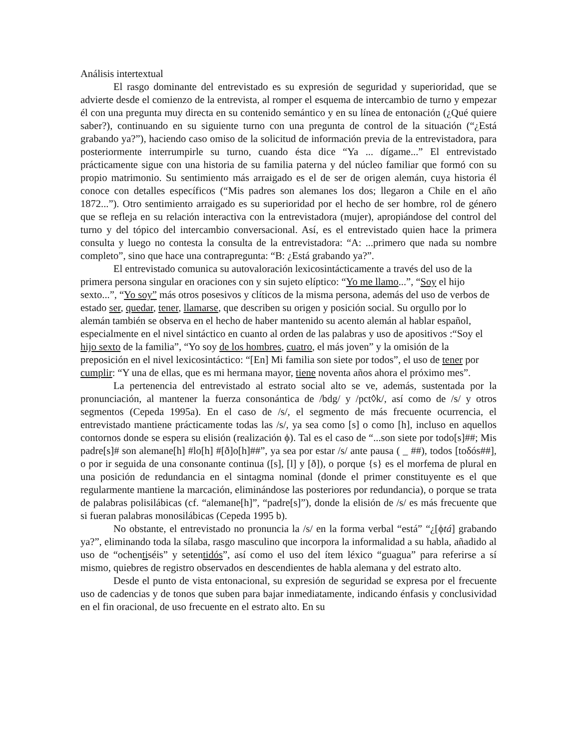Análisis intertextual
El rasgo dominante del entrevistado es su expresión de seguridad y superioridad, que se advierte desde el comienzo de la entrevista, al romper el esquema de intercambio de turno y empezar él con una pregunta muy directa en su contenido semántico y en su línea de entonación (¿Qué quiere saber?), continuando en su siguiente turno con una pregunta de control de la situación (“¿Está grabando ya?”), haciendo caso omiso de la solicitud de información previa de la entrevistadora, para posteriormente interrumpirle su turno, cuando ésta dice “Ya ... dígame...” El entrevistado prácticamente sigue con una historia de su familia paterna y del núcleo familiar que formó con su propio matrimonio. Su sentimiento más arraigado es el de ser de origen alemán, cuya historia él conoce con detalles específicos (“Mis padres son alemanes los dos; llegaron a Chile en el año 1872...”). Otro sentimiento arraigado es su superioridad por el hecho de ser hombre, rol de género que se refleja en su relación interactiva con la entrevistadora (mujer), apropiándose del control del turno y del tópico del intercambio conversacional. Así, es el entrevistado quien hace la primera consulta y luego no contesta la consulta de la entrevistadora: “A: ...primero que nada su nombre completo”, sino que hace una contrapregunta: “B: ¿Está grabando ya?”.
El entrevistado comunica su autovaloración lexicosintácticamente a través del uso de la primera persona singular en oraciones con y sin sujeto elíptico: “Yo me llamo...”, “Soy el hijo sexto...”, “Yo soy” más otros posesivos y clíticos de la misma persona, además del uso de verbos de estado ser, quedar, tener, llamarse, que describen su origen y posición social. Su orgullo por lo alemán también se observa en el hecho de haber mantenido su acento alemán al hablar español, especialmente en el nivel sintáctico en cuanto al orden de las palabras y uso de apositivos :“Soy el hijo sexto de la familia”, “Yo soy de los hombres, cuatro, el más joven” y la omisión de la preposición en el nivel lexicosintáctico: “[En] Mi familia son siete por todos”, el uso de tener por cumplir: “Y una de ellas, que es mi hermana mayor, tiene noventa años ahora el próximo mes”.
La pertenencia del entrevistado al estrato social alto se ve, además, sustentada por la pronunciación, al mantener la fuerza consonántica de /bdg/ y /pct◊k/, así como de /s/ y otros segmentos (Cepeda 1995a). En el caso de /s/, el segmento de más frecuente ocurrencia, el entrevistado mantiene prácticamente todas las /s/, ya sea como [s] o como [h], incluso en aquellos contornos donde se espera su elisión (realización ϕ). Tal es el caso de “...son siete por todo[s]##; Mis padre[s]# son alemane[h] #lo[h] #[ð]o[h]##”, ya sea por estar /s/ ante pausa ( _ ##), todos [toδós##], o por ir seguida de una consonante continua ([s], [l] y [ð]), o porque {s} es el morfema de plural en una posición de redundancia en el sintagma nominal (donde el primer constituyente es el que regularmente mantiene la marcación, eliminándose las posteriores por redundancia), o porque se trata de palabras polisilábicas (cf. “alemane[h]”, “padre[s]”), donde la elisión de /s/ es más frecuente que si fueran palabras monosilábicas (Cepeda 1995 b).
No obstante, el entrevistado no pronuncia la /s/ en la forma verbal “está” “¿[ϕtá] grabando ya?”, eliminando toda la sílaba, rasgo masculino que incorpora la informalidad a su habla, añadido al uso de “ochentiséis” y setentidós”, así como el uso del ítem léxico “guagua” para referirse a sí mismo, quiebres de registro observados en descendientes de habla alemana y del estrato alto.
Desde el punto de vista entonacional, su expresión de seguridad se expresa por el frecuente uso de cadencias y de tonos que suben para bajar inmediatamente, indicando énfasis y conclusividad en el fin oracional, de uso frecuente en el estrato alto. En su